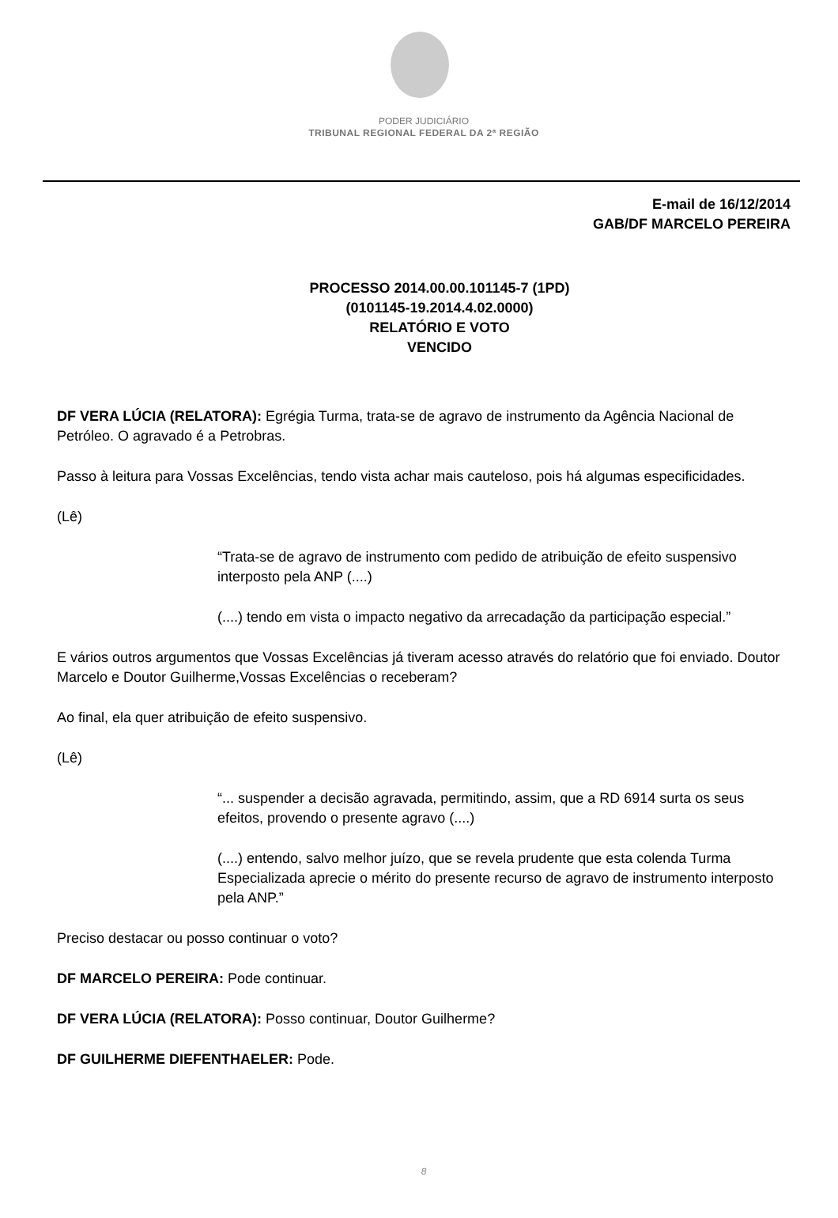PODER JUDICIÁRIO
TRIBUNAL REGIONAL FEDERAL DA 2ª REGIÃO
E-mail de 16/12/2014
GAB/DF MARCELO PEREIRA
PROCESSO 2014.00.00.101145-7 (1PD)
(0101145-19.2014.4.02.0000)
RELATÓRIO E VOTO
VENCIDO
DF VERA LÚCIA (RELATORA): Egrégia Turma, trata-se de agravo de instrumento da Agência Nacional de Petróleo. O agravado é a Petrobras.
Passo à leitura para Vossas Excelências, tendo vista achar mais cauteloso, pois há algumas especificidades.
(Lê)
“Trata-se de agravo de instrumento com pedido de atribuição de efeito suspensivo interposto pela ANP (....)
(....) tendo em vista o impacto negativo da arrecadação da participação especial.”
E vários outros argumentos que Vossas Excelências já tiveram acesso através do relatório que foi enviado. Doutor Marcelo e Doutor Guilherme,Vossas Excelências o receberam?
Ao final, ela quer atribuição de efeito suspensivo.
(Lê)
“... suspender a decisão agravada, permitindo, assim, que a RD 6914 surta os seus efeitos, provendo o presente agravo (....)
(....) entendo, salvo melhor juízo, que se revela prudente que esta colenda Turma Especializada aprecie o mérito do presente recurso de agravo de instrumento interposto pela ANP.”
Preciso destacar ou posso continuar o voto?
DF MARCELO PEREIRA: Pode continuar.
DF VERA LÚCIA (RELATORA): Posso continuar, Doutor Guilherme?
DF GUILHERME DIEFENTHAELER: Pode.
8